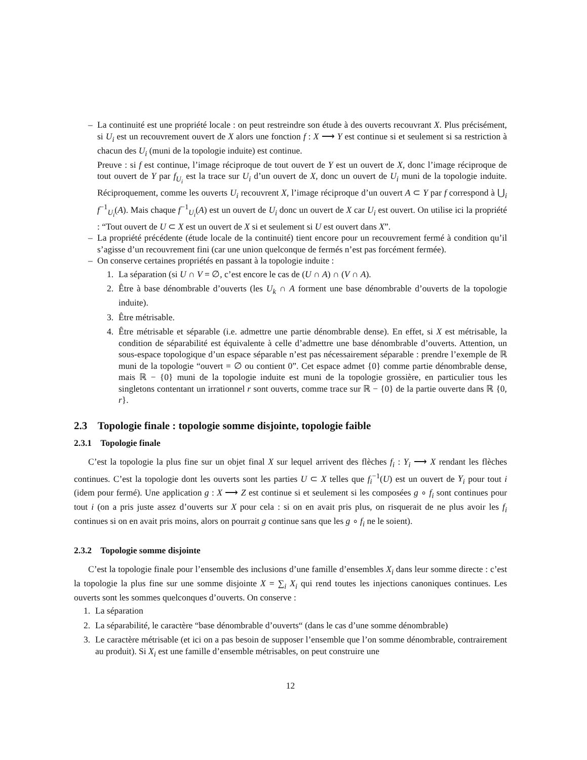– La continuité est une propriété locale : on peut restreindre son étude à des ouverts recouvrant X. Plus précisément, si U<sub>i</sub> est un recouvrement ouvert de X alors une fonction f : X ⟶ Y est continue si et seulement si sa restriction à chacun des U<sub>i</sub> (muni de la topologie induite) est continue.
Preuve : si f est continue, l’image réciproque de tout ouvert de Y est un ouvert de X, donc l’image réciproque de tout ouvert de Y par f<sub>U<sub>i</sub></sub> est la trace sur U<sub>i</sub> d’un ouvert de X, donc un ouvert de U<sub>i</sub> muni de la topologie induite. Réciproquement, comme les ouverts U<sub>i</sub> recouvrent X, l’image réciproque d’un ouvert A ⊂ Y par f correspond à ⋃<sub>i</sub> f<sup>−1</sup><sub>U<sub>i</sub></sub>(A). Mais chaque f<sup>−1</sup><sub>U<sub>i</sub></sub>(A) est un ouvert de U<sub>i</sub> donc un ouvert de X car U<sub>i</sub> est ouvert. On utilise ici la propriété : “Tout ouvert de U ⊂ X est un ouvert de X si et seulement si U est ouvert dans X”.
– La propriété précédente (étude locale de la continuité) tient encore pour un recouvrement fermé à condition qu’il s’agisse d’un recouvrement fini (car une union quelconque de fermés n’est pas forcément fermée).
– On conserve certaines propriétés en passant à la topologie induite :
1. La séparation (si U ∩ V = ∅, c’est encore le cas de (U ∩ A) ∩ (V ∩ A).
2. Être à base dénombrable d’ouverts (les U<sub>k</sub> ∩ A forment une base dénombrable d’ouverts de la topologie induite).
3. Être métrisable.
4. Être métrisable et séparable (i.e. admettre une partie dénombrable dense). En effet, si X est métrisable, la condition de séparabilité est équivalente à celle d’admettre une base dénombrable d’ouverts. Attention, un sous-espace topologique d’un espace séparable n’est pas nécessairement séparable : prendre l’exemple de ℝ muni de la topologie “ouvert = ∅ ou contient 0”. Cet espace admet {0} comme partie dénombrable dense, mais ℝ − {0} muni de la topologie induite est muni de la topologie grossière, en particulier tous les singletons contentant un irrationnel r sont ouverts, comme trace sur ℝ − {0} de la partie ouverte dans ℝ {0, r}.
2.3 Topologie finale : topologie somme disjointe, topologie faible
2.3.1 Topologie finale
C’est la topologie la plus fine sur un objet final X sur lequel arrivent des flèches f<sub>i</sub> : Y<sub>i</sub> ⟶ X rendant les flèches continues. C’est la topologie dont les ouverts sont les parties U ⊂ X telles que f<sub>i</sub><sup>−1</sup>(U) est un ouvert de Y<sub>i</sub> pour tout i (idem pour fermé). Une application g : X ⟶ Z est continue si et seulement si les composées g ∘ f<sub>i</sub> sont continues pour tout i (on a pris juste assez d’ouverts sur X pour cela : si on en avait pris plus, on risquerait de ne plus avoir les f<sub>i</sub> continues si on en avait pris moins, alors on pourrait g continue sans que les g ∘ f<sub>i</sub> ne le soient).
2.3.2 Topologie somme disjointe
C’est la topologie finale pour l’ensemble des inclusions d’une famille d’ensembles X<sub>i</sub> dans leur somme directe : c’est la topologie la plus fine sur une somme disjointe X = ∑<sub>i</sub> X<sub>i</sub> qui rend toutes les injections canoniques continues. Les ouverts sont les sommes quelconques d’ouverts. On conserve :
1. La séparation
2. La séparabilité, le caractère “base dénombrable d’ouverts“ (dans le cas d’une somme dénombrable)
3. Le caractère métrisable (et ici on a pas besoin de supposer l’ensemble que l’on somme dénombrable, contrairement au produit). Si X<sub>i</sub> est une famille d’ensemble métrisables, on peut construire une
12